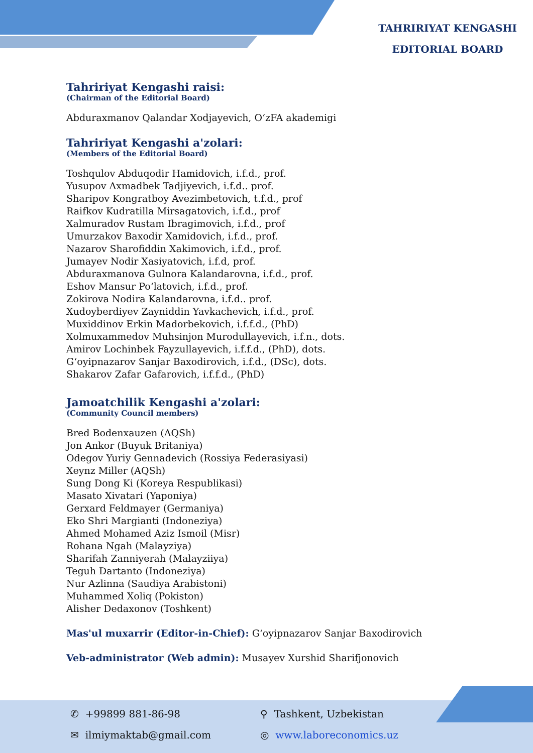TAHRIRIYAT KENGASHI
EDITORIAL BOARD
Tahririyat Kengashi raisi:
(Chairman of the Editorial Board)
Abduraxmanov Qalandar Xodjayevich, O‘zFA akademigi
Tahririyat Kengashi a'zolari:
(Members of the Editorial Board)
Toshqulov Abduqodir Hamidovich, i.f.d., prof.
Yusupov Axmadbek Tadjiyevich, i.f.d.. prof.
Sharipov Kongratboy Avezimbetovich, t.f.d., prof
Raifkov Kudratilla Mirsagatovich, i.f.d., prof
Xalmuradov Rustam Ibragimovich, i.f.d., prof
Umurzakov Baxodir Xamidovich, i.f.d., prof.
Nazarov Sharofiddin Xakimovich, i.f.d., prof.
Jumayev Nodir Xasiyatovich, i.f.d, prof.
Abduraxmanova Gulnora Kalandarovna, i.f.d., prof.
Eshov Mansur Po‘latovich, i.f.d., prof.
Zokirova Nodira Kalandarovna, i.f.d.. prof.
Xudoyberdiyev Zayniddin Yavkachevich, i.f.d., prof.
Muxiddinov Erkin Madorbekovich, i.f.f.d., (PhD)
Xolmuxammedov Muhsinjon Murodullayevich, i.f.n., dots.
Amirov Lochinbek Fayzullayevich, i.f.f.d., (PhD), dots.
G‘oyipnazarov Sanjar Baxodirovich, i.f.d., (DSc), dots.
Shakarov Zafar Gafarovich, i.f.f.d., (PhD)
Jamoatchilik Kengashi a'zolari:
(Community Council members)
Bred Bodenxauzen (AQSh)
Jon Ankor (Buyuk Britaniya)
Odegov Yuriy Gennadevich (Rossiya Federasiyasi)
Xeynz Miller (AQSh)
Sung Dong Ki (Koreya Respublikasi)
Masato Xivatari (Yaponiya)
Gerxard Feldmayer (Germaniya)
Eko Shri Margianti (Indoneziya)
Ahmed Mohamed Aziz Ismoil (Misr)
Rohana Ngah (Malayziya)
Sharifah Zanniyerah (Malayziiya)
Teguh Dartanto (Indoneziya)
Nur Azlinna (Saudiya Arabistoni)
Muhammed Xoliq (Pokiston)
Alisher Dedaxonov (Toshkent)
Mas'ul muxarrir (Editor-in-Chief): G‘oyipnazarov Sanjar Baxodirovich
Veb-administrator (Web admin): Musayev Xurshid Sharifjonovich
✆ +99899 881-86-98 ⚲ Tashkent, Uzbekistan
✉ ilmiymaktab@gmail.com ◎ www.laboreconomics.uz